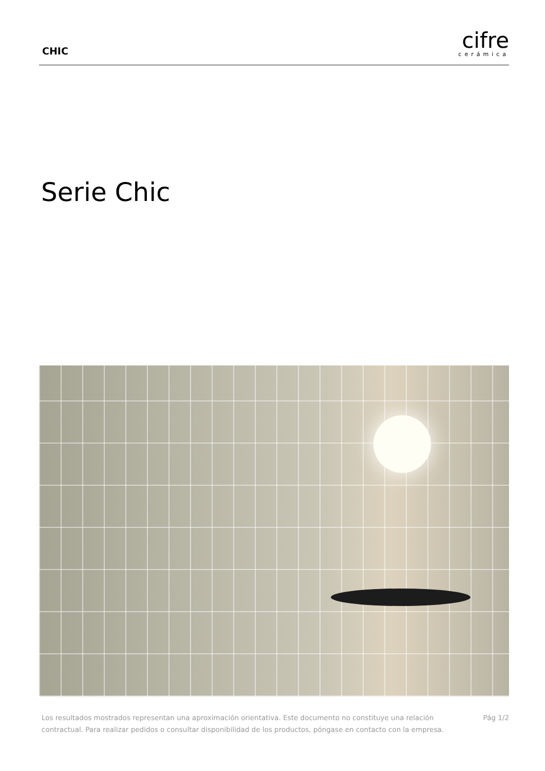CHIC
cifre
cerámica
Serie Chic
Los resultados mostrados representan una aproximación orientativa. Este documento no constituye una relación
contractual. Para realizar pedidos o consultar disponibilidad de los productos, póngase en contacto con la empresa.
Pág 1/2